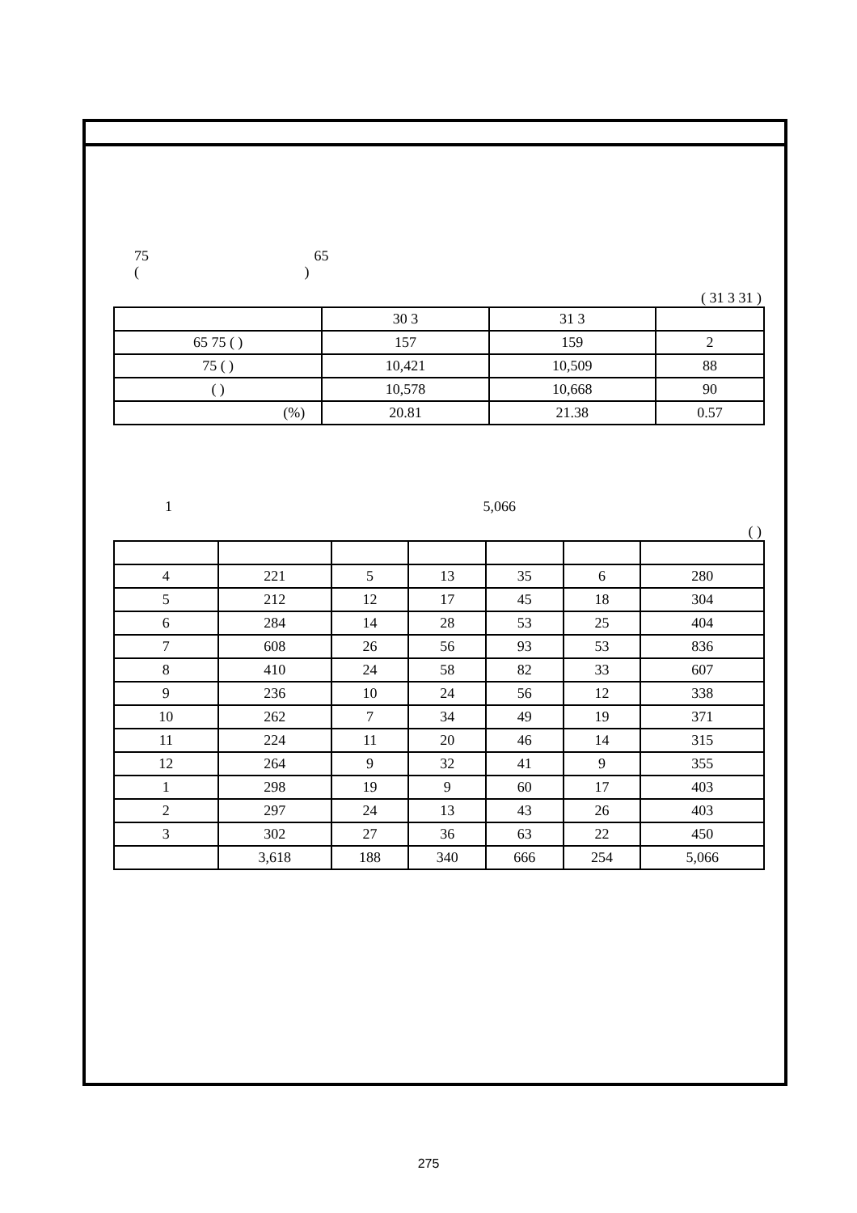75 65
( )
( 31 3 31 )
| | 30 3 | 31 3 | |
| 65 75 ( ) | 157 | 159 | 2 |
| 75 ( ) | 10,421 | 10,509 | 88 |
| ( ) | 10,578 | 10,668 | 90 |
| (%) | 20.81 | 21.38 | 0.57 |
1 5,066
( )
| 4 | 221 | 5 | 13 | 35 | 6 | 280 |
| 5 | 212 | 12 | 17 | 45 | 18 | 304 |
| 6 | 284 | 14 | 28 | 53 | 25 | 404 |
| 7 | 608 | 26 | 56 | 93 | 53 | 836 |
| 8 | 410 | 24 | 58 | 82 | 33 | 607 |
| 9 | 236 | 10 | 24 | 56 | 12 | 338 |
| 10 | 262 | 7 | 34 | 49 | 19 | 371 |
| 11 | 224 | 11 | 20 | 46 | 14 | 315 |
| 12 | 264 | 9 | 32 | 41 | 9 | 355 |
| 1 | 298 | 19 | 9 | 60 | 17 | 403 |
| 2 | 297 | 24 | 13 | 43 | 26 | 403 |
| 3 | 302 | 27 | 36 | 63 | 22 | 450 |
| | 3,618 | 188 | 340 | 666 | 254 | 5,066 |
275